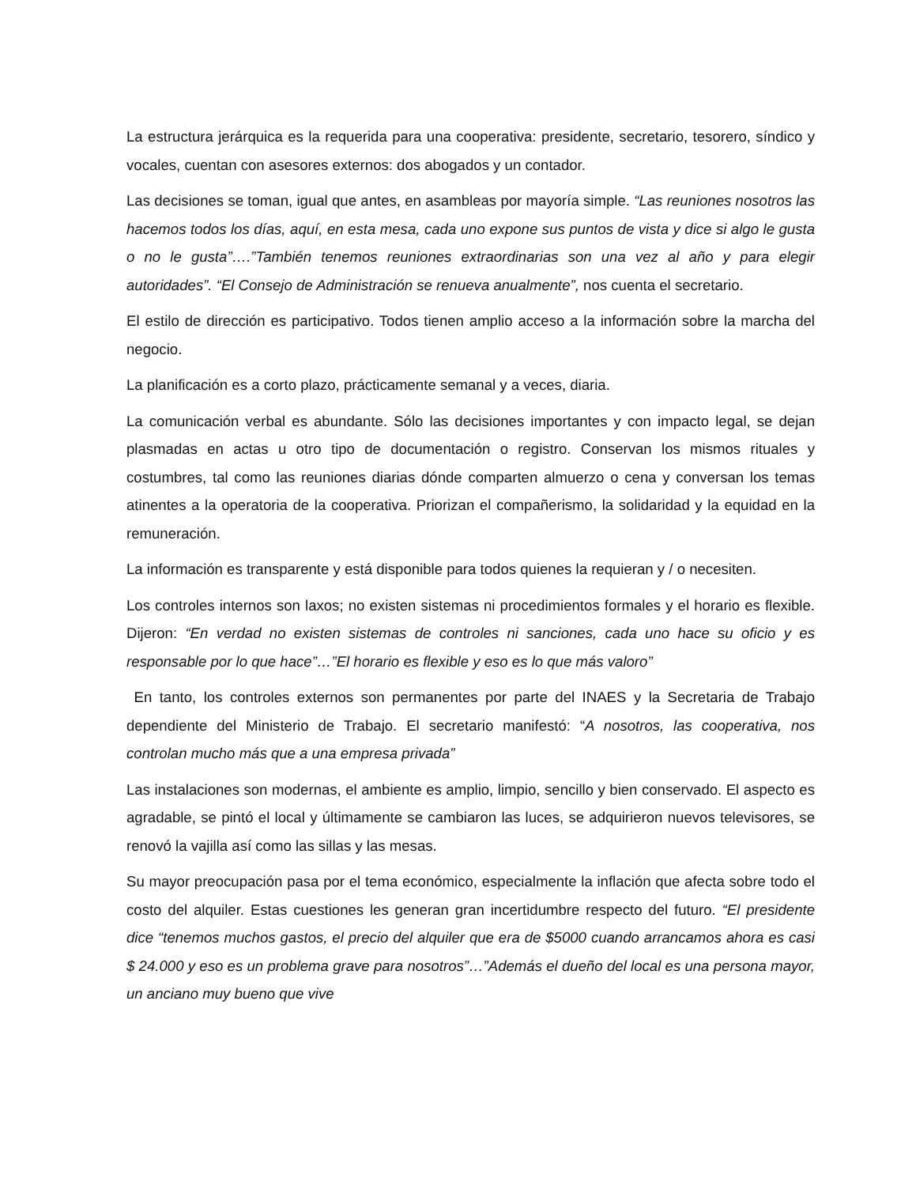La estructura jerárquica es la requerida para una cooperativa: presidente, secretario, tesorero, síndico y vocales, cuentan con asesores externos: dos abogados y un contador.
Las decisiones se toman, igual que antes, en asambleas por mayoría simple. “Las reuniones nosotros las hacemos todos los días, aquí, en esta mesa, cada uno expone sus puntos de vista y dice si algo le gusta o no le gusta”….”También tenemos reuniones extraordinarias son una vez al año y para elegir autoridades”. “El Consejo de Administración se renueva anualmente”, nos cuenta el secretario.
El estilo de dirección es participativo. Todos tienen amplio acceso a la información sobre la marcha del negocio.
La planificación es a corto plazo, prácticamente semanal y a veces, diaria.
La comunicación verbal es abundante. Sólo las decisiones importantes y con impacto legal, se dejan plasmadas en actas u otro tipo de documentación o registro. Conservan los mismos rituales y costumbres, tal como las reuniones diarias dónde comparten almuerzo o cena y conversan los temas atinentes a la operatoria de la cooperativa. Priorizan el compañerismo, la solidaridad y la equidad en la remuneración.
La información es transparente y está disponible para todos quienes la requieran y / o necesiten.
Los controles internos son laxos; no existen sistemas ni procedimientos formales y el horario es flexible. Dijeron: “En verdad no existen sistemas de controles ni sanciones, cada uno hace su oficio y es responsable por lo que hace”…”El horario es flexible y eso es lo que más valoro”
En tanto, los controles externos son permanentes por parte del INAES y la Secretaria de Trabajo dependiente del Ministerio de Trabajo. El secretario manifestó: “A nosotros, las cooperativa, nos controlan mucho más que a una empresa privada”
Las instalaciones son modernas, el ambiente es amplio, limpio, sencillo y bien conservado. El aspecto es agradable, se pintó el local y últimamente se cambiaron las luces, se adquirieron nuevos televisores, se renovó la vajilla así como las sillas y las mesas.
Su mayor preocupación pasa por el tema económico, especialmente la inflación que afecta sobre todo el costo del alquiler. Estas cuestiones les generan gran incertidumbre respecto del futuro. “El presidente dice “tenemos muchos gastos, el precio del alquiler que era de $5000 cuando arrancamos ahora es casi $ 24.000 y eso es un problema grave para nosotros”…”Además el dueño del local es una persona mayor, un anciano muy bueno que vive